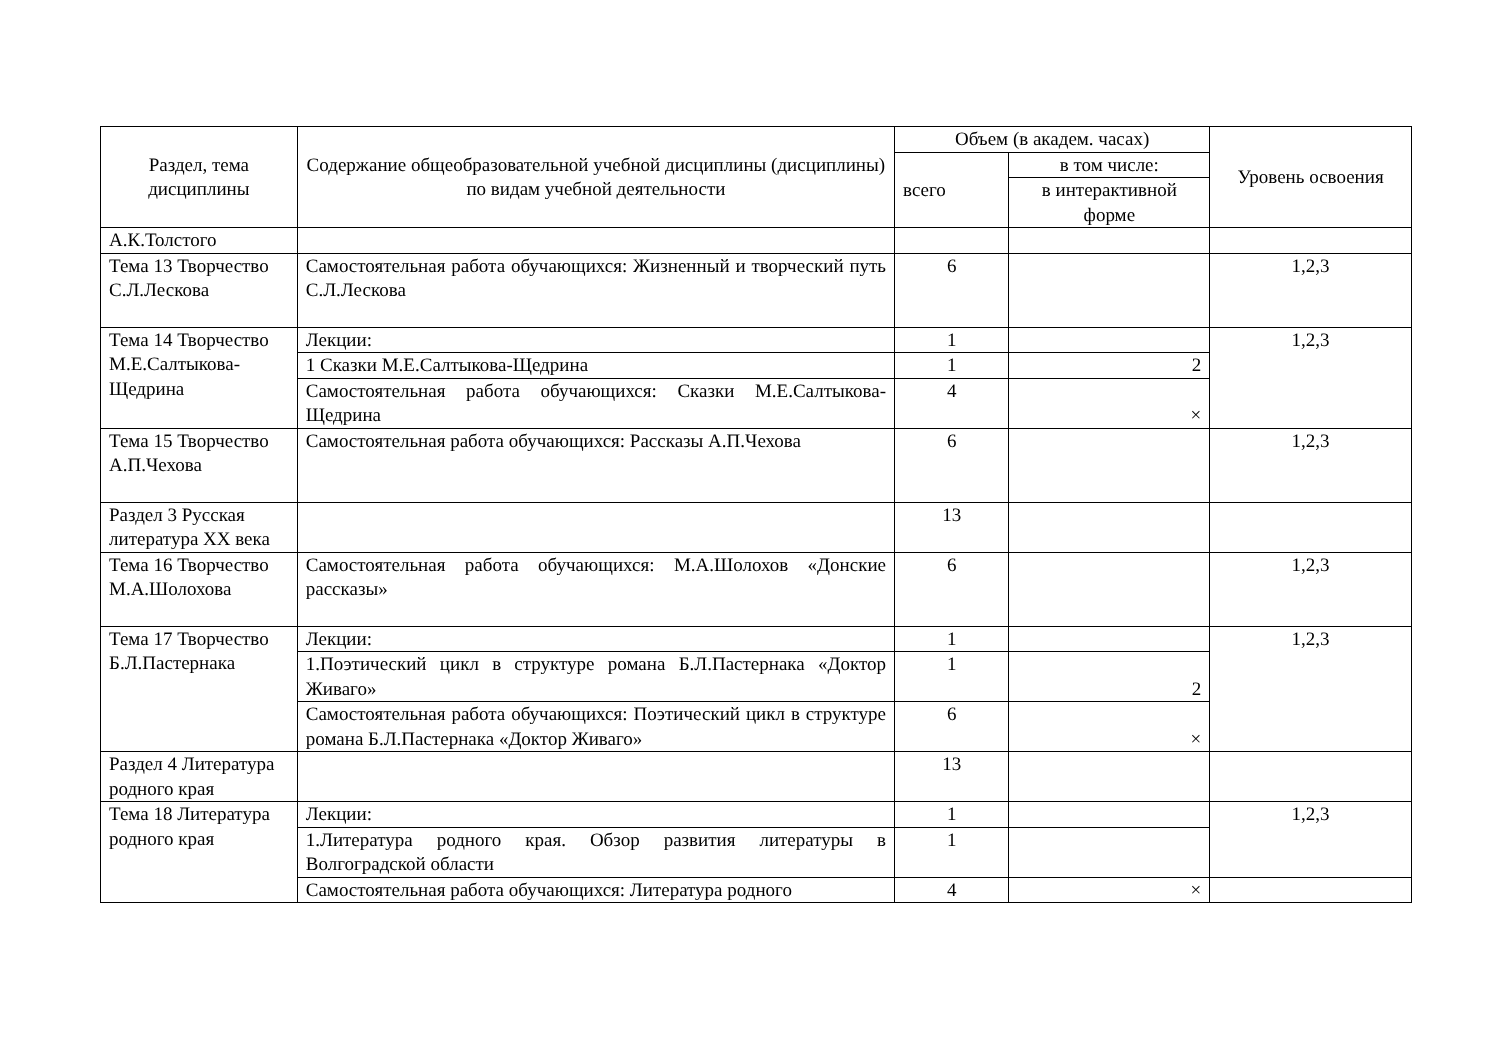| Раздел, тема дисциплины | Содержание общеобразовательной учебной дисциплины (дисциплины) по видам учебной деятельности | Объем (в академ. часах) | | Уровень освоения |
| --- | --- | --- | --- | --- |
| | | всего | в том числе: | |
| | | | в интерактивной форме | |
| А.К.Толстого | | | | |
| Тема 13 Творчество С.Л.Лескова | Самостоятельная работа обучающихся: Жизненный и творческий путь С.Л.Лескова | 6 | | 1,2,3 |
| Тема 14 Творчество М.Е.Салтыкова-Щедрина | Лекции: | 1 | | 1,2,3 |
| | 1 Сказки М.Е.Салтыкова-Щедрина | 1 | 2 | |
| | Самостоятельная работа обучающихся: Сказки М.Е.Салтыкова-Щедрина | 4 | × | |
| Тема 15 Творчество А.П.Чехова | Самостоятельная работа обучающихся: Рассказы А.П.Чехова | 6 | | 1,2,3 |
| Раздел 3 Русская литература XX века | | 13 | | |
| Тема 16 Творчество М.А.Шолохова | Самостоятельная работа обучающихся: М.А.Шолохов «Донские рассказы» | 6 | | 1,2,3 |
| Тема 17 Творчество Б.Л.Пастернака | Лекции: | 1 | | 1,2,3 |
| | 1.Поэтический цикл в структуре романа Б.Л.Пастернака «Доктор Живаго» | 1 | 2 | |
| | Самостоятельная работа обучающихся: Поэтический цикл в структуре романа Б.Л.Пастернака «Доктор Живаго» | 6 | × | |
| Раздел 4 Литература родного края | | 13 | | |
| Тема 18 Литература родного края | Лекции: | 1 | | 1,2,3 |
| | 1.Литература родного края. Обзор развития литературы в Волгоградской области | 1 | | |
| | Самостоятельная работа обучающихся: Литература родного | 4 | × | |